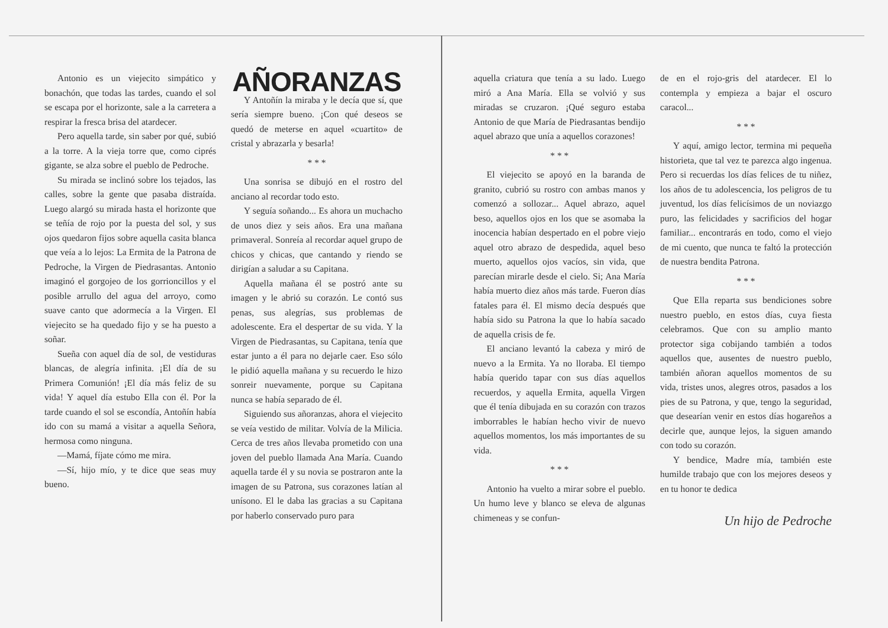Antonio es un viejecito simpático y bonachón, que todas las tardes, cuando el sol se escapa por el horizonte, sale a la carretera a respirar la fresca brisa del atardecer.
Pero aquella tarde, sin saber por qué, subió a la torre. A la vieja torre que, como ciprés gigante, se alza sobre el pueblo de Pedroche.
Su mirada se inclinó sobre los tejados, las calles, sobre la gente que pasaba distraída. Luego alargó su mirada hasta el horizonte que se teñía de rojo por la puesta del sol, y sus ojos quedaron fijos sobre aquella casita blanca que veía a lo lejos: La Ermita de la Patrona de Pedroche, la Virgen de Piedrasantas. Antonio imaginó el gorgojeo de los gorrioncillos y el posible arrullo del agua del arroyo, como suave canto que adormecía a la Virgen. El viejecito se ha quedado fijo y se ha puesto a soñar.
Sueña con aquel día de sol, de vestiduras blancas, de alegría infinita. ¡El día de su Primera Comunión! ¡El día más feliz de su vida! Y aquel día estubo Ella con él. Por la tarde cuando el sol se escondía, Antoñín había ido con su mamá a visitar a aquella Señora, hermosa como ninguna.
—Mamá, fíjate cómo me mira.
—Sí, hijo mío, y te dice que seas muy bueno.
AÑORANZAS
Y Antoñín la miraba y le decía que sí, que sería siempre bueno. ¡Con qué deseos se quedó de meterse en aquel «cuartito» de cristal y abrazarla y besarla!
* * *
Una sonrisa se dibujó en el rostro del anciano al recordar todo esto.
Y seguía soñando... Es ahora un muchacho de unos diez y seis años. Era una mañana primaveral. Sonreía al recordar aquel grupo de chicos y chicas, que cantando y riendo se dirigían a saludar a su Capitana.
Aquella mañana él se postró ante su imagen y le abrió su corazón. Le contó sus penas, sus alegrías, sus problemas de adolescente. Era el despertar de su vida. Y la Virgen de Piedrasantas, su Capitana, tenía que estar junto a él para no dejarle caer. Eso sólo le pidió aquella mañana y su recuerdo le hizo sonreir nuevamente, porque su Capitana nunca se había separado de él.
Siguiendo sus añoranzas, ahora el viejecito se veía vestido de militar. Volvía de la Milicia. Cerca de tres años llevaba prometido con una joven del pueblo llamada Ana María. Cuando aquella tarde él y su novia se postraron ante la imagen de su Patrona, sus corazones latían al unísono. El le daba las gracias a su Capitana por haberlo conservado puro para
aquella criatura que tenía a su lado. Luego miró a Ana María. Ella se volvió y sus miradas se cruzaron. ¡Qué seguro estaba Antonio de que María de Piedrasantas bendijo aquel abrazo que unía a aquellos corazones!
* * *
El viejecito se apoyó en la baranda de granito, cubrió su rostro con ambas manos y comenzó a sollozar... Aquel abrazo, aquel beso, aquellos ojos en los que se asomaba la inocencia habían despertado en el pobre viejo aquel otro abrazo de despedida, aquel beso muerto, aquellos ojos vacíos, sin vida, que parecían mirarle desde el cielo. Si; Ana María había muerto diez años más tarde. Fueron días fatales para él. El mismo decía después que había sido su Patrona la que lo había sacado de aquella crisis de fe.
El anciano levantó la cabeza y miró de nuevo a la Ermita. Ya no lloraba. El tiempo había querido tapar con sus días aquellos recuerdos, y aquella Ermita, aquella Virgen que él tenía dibujada en su corazón con trazos imborrables le habían hecho vivir de nuevo aquellos momentos, los más importantes de su vida.
* * *
Antonio ha vuelto a mirar sobre el pueblo. Un humo leve y blanco se eleva de algunas chimeneas y se confun-
de en el rojo-gris del atardecer. El lo contempla y empieza a bajar el oscuro caracol...
* * *
Y aquí, amigo lector, termina mi pequeña historieta, que tal vez te parezca algo ingenua. Pero si recuerdas los días felices de tu niñez, los años de tu adolescencia, los peligros de tu juventud, los días felicísimos de un noviazgo puro, las felicidades y sacrificios del hogar familiar... encontrarás en todo, como el viejo de mi cuento, que nunca te faltó la protección de nuestra bendita Patrona.
* * *
Que Ella reparta sus bendiciones sobre nuestro pueblo, en estos días, cuya fiesta celebramos. Que con su amplio manto protector siga cobijando también a todos aquellos que, ausentes de nuestro pueblo, también añoran aquellos momentos de su vida, tristes unos, alegres otros, pasados a los pies de su Patrona, y que, tengo la seguridad, que desearían venir en estos días hogareños a decirle que, aunque lejos, la siguen amando con todo su corazón.
Y bendice, Madre mía, también este humilde trabajo que con los mejores deseos y en tu honor te dedica
Un hijo de Pedroche